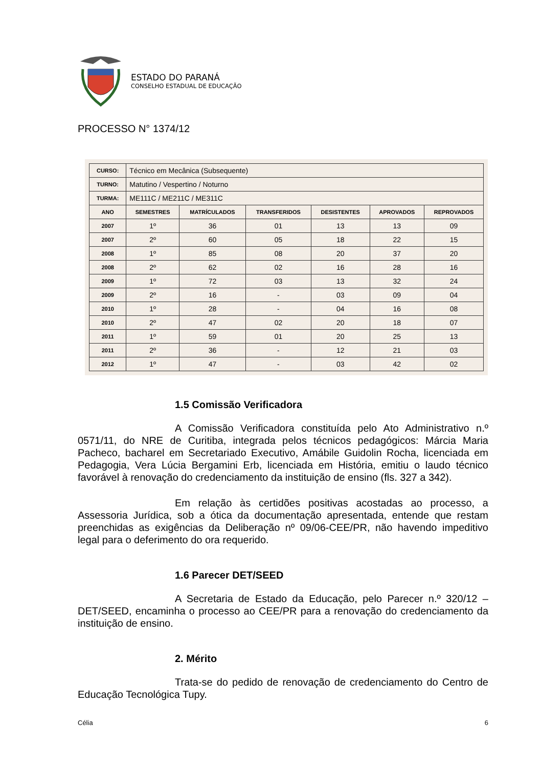ESTADO DO PARANÁ
CONSELHO ESTADUAL DE EDUCAÇÃO
PROCESSO N° 1374/12
| CURSO: | Técnico em Mecânica (Subsequente) | | | | | |
| TURNO: | Matutino / Vespertino / Noturno | | | | | |
| TURMA: | ME111C / ME211C / ME311C | | | | | |
| ANO | SEMESTRES | MATRÍCULADOS | TRANSFERIDOS | DESISTENTES | APROVADOS | REPROVADOS |
| 2007 | 1º | 36 | 01 | 13 | 13 | 09 |
| 2007 | 2º | 60 | 05 | 18 | 22 | 15 |
| 2008 | 1º | 85 | 08 | 20 | 37 | 20 |
| 2008 | 2º | 62 | 02 | 16 | 28 | 16 |
| 2009 | 1º | 72 | 03 | 13 | 32 | 24 |
| 2009 | 2º | 16 | - | 03 | 09 | 04 |
| 2010 | 1º | 28 | - | 04 | 16 | 08 |
| 2010 | 2º | 47 | 02 | 20 | 18 | 07 |
| 2011 | 1º | 59 | 01 | 20 | 25 | 13 |
| 2011 | 2º | 36 | - | 12 | 21 | 03 |
| 2012 | 1º | 47 | - | 03 | 42 | 02 |
1.5 Comissão Verificadora
A Comissão Verificadora constituída pelo Ato Administrativo n.º 0571/11, do NRE de Curitiba, integrada pelos técnicos pedagógicos: Márcia Maria Pacheco, bacharel em Secretariado Executivo, Amábile Guidolin Rocha, licenciada em Pedagogia, Vera Lúcia Bergamini Erb, licenciada em História, emitiu o laudo técnico favorável à renovação do credenciamento da instituição de ensino (fls. 327 a 342).
Em relação às certidões positivas acostadas ao processo, a Assessoria Jurídica, sob a ótica da documentação apresentada, entende que restam preenchidas as exigências da Deliberação nº 09/06-CEE/PR, não havendo impeditivo legal para o deferimento do ora requerido.
1.6 Parecer DET/SEED
A Secretaria de Estado da Educação, pelo Parecer n.º 320/12 – DET/SEED, encaminha o processo ao CEE/PR para a renovação do credenciamento da instituição de ensino.
2. Mérito
Trata-se do pedido de renovação de credenciamento do Centro de Educação Tecnológica Tupy.
Célia 6